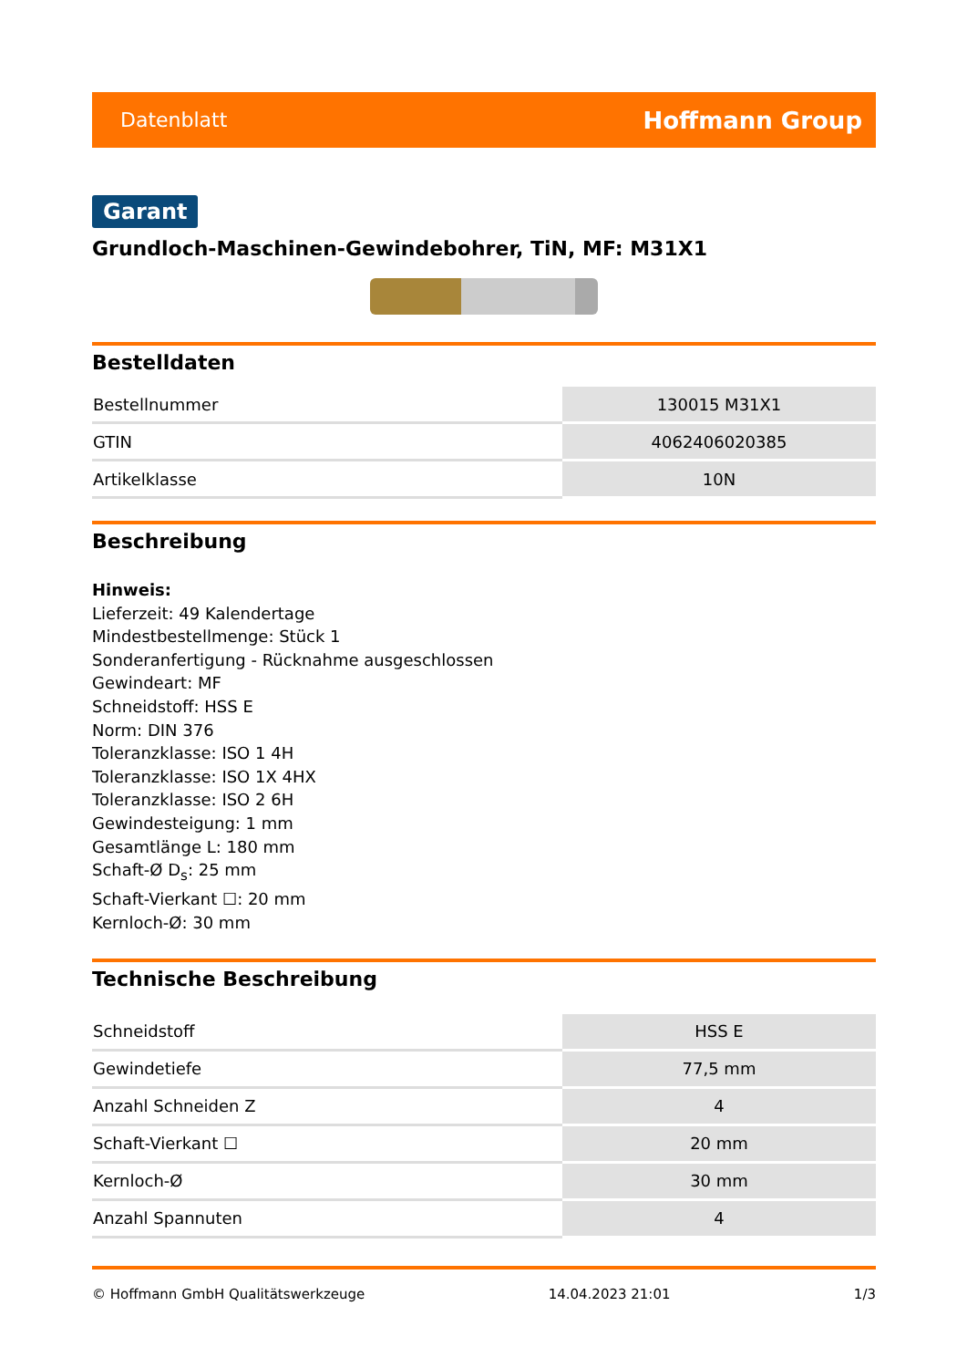Datenblatt Hoffmann Group
Garant
Grundloch-Maschinen-Gewindebohrer, TiN, MF: M31X1
Bestelldaten
| Bestellnummer | 130015 M31X1 |
| GTIN | 4062406020385 |
| Artikelklasse | 10N |
Beschreibung
Hinweis:
Lieferzeit: 49 Kalendertage
Mindestbestellmenge: Stück 1
Sonderanfertigung - Rücknahme ausgeschlossen
Gewindeart: MF
Schneidstoff: HSS E
Norm: DIN 376
Toleranzklasse: ISO 1 4H
Toleranzklasse: ISO 1X 4HX
Toleranzklasse: ISO 2 6H
Gewindesteigung: 1 mm
Gesamtlänge L: 180 mm
Schaft-Ø D<sub>s</sub>: 25 mm
Schaft-Vierkant ☐: 20 mm
Kernloch-Ø: 30 mm
Technische Beschreibung
| Schneidstoff | HSS E |
| Gewindetiefe | 77,5 mm |
| Anzahl Schneiden Z | 4 |
| Schaft-Vierkant ☐ | 20 mm |
| Kernloch-Ø | 30 mm |
| Anzahl Spannuten | 4 |
© Hoffmann GmbH Qualitätswerkzeuge 14.04.2023 21:01 1/3